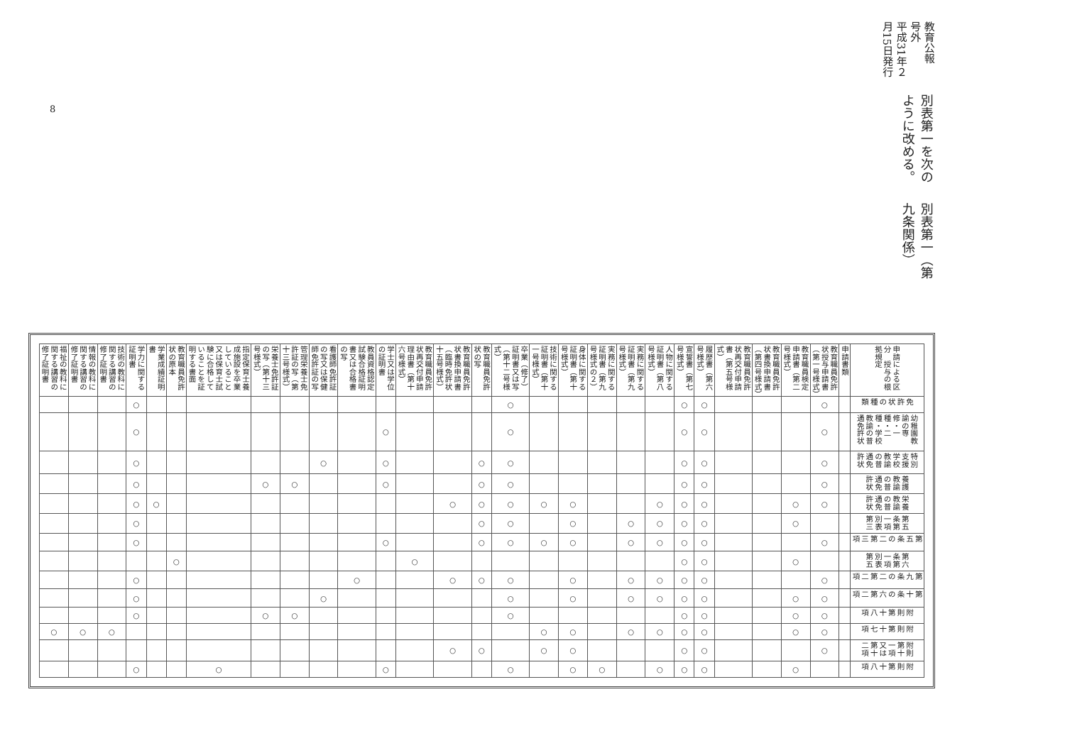8
教育公報　号外
平成31年２月15日発行
別表第一を次のように改める。
別表第一（第九条関係）
| 申請による区分 授与の根拠規定 | 免許状の種類 | 幼稚園教諭の専修・一種・二種・学校教諭の普通免許状 | 特別支援学校教諭の普通免許状 | 養護教諭の普通免許状 | 栄養教諭の普通免許状 | 第五条第一項別表第三 | 第五条の二第三項 | 第六条第一項別表第五 | 第九条の二第二項 | 第十条の六第二項 | 附則第十八項 | 附則第十七項 | 附則第十一項又は第十二項 | 附則第十八項 |
| --- | --- | --- | --- | --- | --- | --- | --- | --- | --- | --- | --- | --- | --- | --- |
| 申請書類 | | | | | | | | | | | | | | |
| 教育職員免許状授与申請書（第一号様式） | ○ | ○ | ○ | ○ | ○ | | ○ | | ○ | ○ | ○ | ○ | ○ | |
| 教育職員検定申請書（第二号様式） | | | | | ○ | ○ | | ○ | | ○ | ○ | ○ | | ○ |
| 教育職員免許状書換申請書（第四号様式） | | | | | | | | | | | | | | |
| 教育職員免許状再交付申請書（第五号様式） | | | | | | | | | | | | | | |
| 履歴書（第六号様式） | ○ | ○ | ○ | ○ | ○ | ○ | ○ | ○ | ○ | ○ | ○ | ○ | ○ | ○ |
| 宣誓書（第七号様式） | ○ | ○ | ○ | ○ | ○ | ○ | ○ | ○ | ○ | ○ | ○ | ○ | ○ | ○ |
| 人物に関する証明書（第八号様式） | | | | | ○ | ○ | ○ | | ○ | ○ | | ○ | | ○ |
| 実務に関する証明書（第九号様式） | | | | | | ○ | ○ | | ○ | ○ | | ○ | | |
| 実務に関する証明書（第九号様式の２） | | | | | | | | | | | | | | ○ |
| 身体に関する証明書（第十号様式） | | | | | ○ | ○ | ○ | | ○ | ○ | | ○ | ○ | ○ |
| 技術に関する証明書（第十一号様式） | | | | | ○ | | ○ | | | | | ○ | ○ | |
| 卒業（修了）証明書又は写（第十二号様式） | ○ | ○ | ○ | ○ | ○ | ○ | ○ | | ○ | ○ | ○ | | | ○ |
| 教育職員免許状の写 | | | ○ | ○ | ○ | ○ | ○ | | ○ | | | | ○ | |
| 教育職員免許状書換申請書（臨時免許状十五号様式） | | | | | ○ | | | | ○ | | | | ○ | |
| 教育職員免許状再交付申請理由書（第十六号様式） | | | | | | | | ○ | | | | | | |
| 学士又は学位の証明書 | | ○ | ○ | ○ | | | ○ | | | | | | | ○ |
| 教員資格認定試験合格証明書又は合格書の写 | | | | | | | | | ○ | | | | | |
| 看護師免許証の写又は保健師免許証の写 | | | ○ | | | | | | | ○ | | | | |
| 管理栄養士免許証の写（第十三号様式） | | | | ○ | | | | | | | ○ | | | |
| 栄養士免許証の写（第十三号様式） | | | | ○ | | | | | | | ○ | | | |
| 指定保育士養成施設を卒業していること又は保育士試験に合格していることを証明する書面 | | | | | | | | | | | | | | ○ |
| 教育職員免許状の原本 | | | | | | | | ○ | | | | | | |
| 学業成績証明書 | | | | | ○ | | | | | | | | | |
| 学力に関する証明書 | ○ | ○ | ○ | ○ | ○ | ○ | ○ | | ○ | ○ | ○ | | | ○ |
| 技術の教科に関する講習の修了証明書 | | | | | | | | | | | | ○ | | |
| 情報の教科に関する講習の修了証明書 | | | | | | | | | | | | ○ | | |
| 福祉の教科に関する講習の修了証明書 | | | | | | | | | | | | ○ | | |